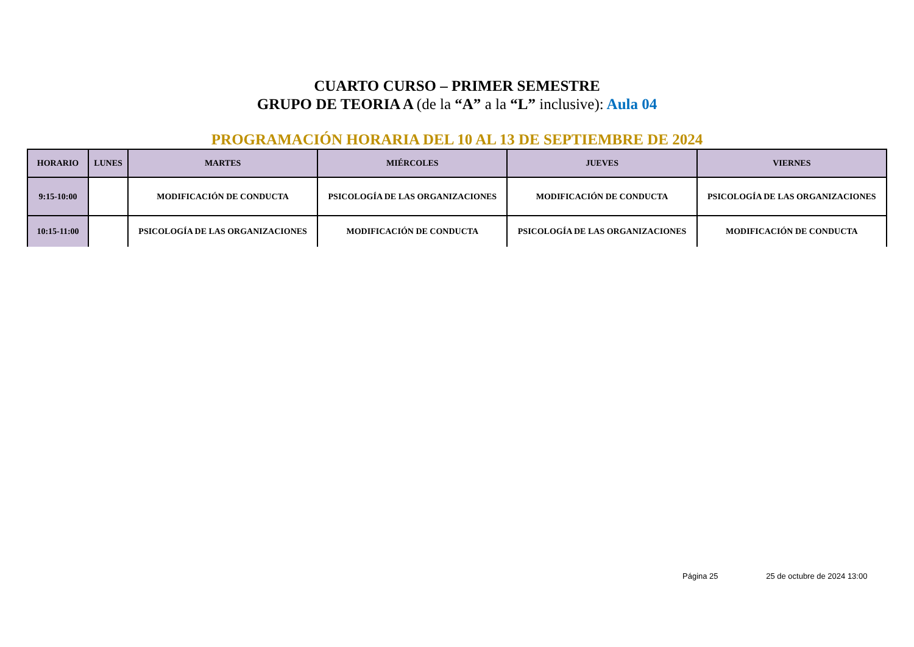CUARTO CURSO – PRIMER SEMESTRE
GRUPO DE TEORIA A (de la “A” a la “L” inclusive): Aula 04
PROGRAMACIÓN HORARIA DEL 10 AL 13 DE SEPTIEMBRE DE 2024
| HORARIO | LUNES | MARTES | MIÉRCOLES | JUEVES | VIERNES |
| --- | --- | --- | --- | --- | --- |
| 9:15-10:00 | | MODIFICACIÓN DE CONDUCTA | PSICOLOGÍA DE LAS ORGANIZACIONES | MODIFICACIÓN DE CONDUCTA | PSICOLOGÍA DE LAS ORGANIZACIONES |
| 10:15-11:00 | | PSICOLOGÍA DE LAS ORGANIZACIONES | MODIFICACIÓN DE CONDUCTA | PSICOLOGÍA DE LAS ORGANIZACIONES | MODIFICACIÓN DE CONDUCTA |
Página 25 25 de octubre de 2024 13:00